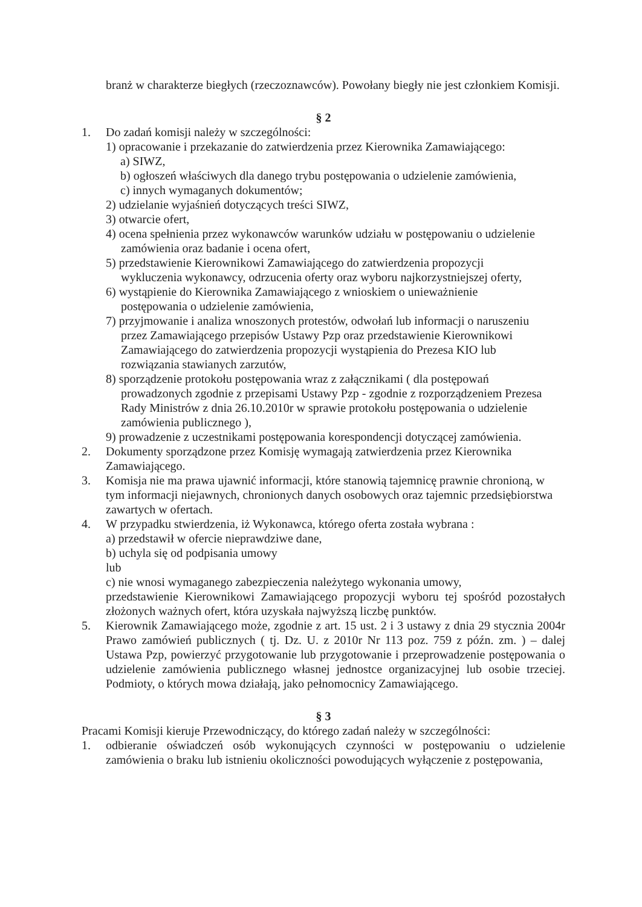branż w charakterze biegłych (rzeczoznawców). Powołany biegły nie jest członkiem Komisji.
§ 2
1. Do zadań komisji należy w szczególności:
1) opracowanie i przekazanie do zatwierdzenia przez Kierownika Zamawiającego:
a) SIWZ,
b) ogłoszeń właściwych dla danego trybu postępowania o udzielenie zamówienia,
c) innych wymaganych dokumentów;
2) udzielanie wyjaśnień dotyczących treści SIWZ,
3) otwarcie ofert,
4) ocena spełnienia przez wykonawców warunków udziału w postępowaniu o udzielenie
zamówienia oraz badanie i ocena ofert,
5) przedstawienie Kierownikowi Zamawiającego do zatwierdzenia propozycji
wykluczenia wykonawcy, odrzucenia oferty oraz wyboru najkorzystniejszej oferty,
6) wystąpienie do Kierownika Zamawiającego z wnioskiem o unieważnienie
postępowania o udzielenie zamówienia,
7) przyjmowanie i analiza wnoszonych protestów, odwołań lub informacji o naruszeniu
przez Zamawiającego przepisów Ustawy Pzp oraz przedstawienie Kierownikowi
Zamawiającego do zatwierdzenia propozycji wystąpienia do Prezesa KIO lub
rozwiązania stawianych zarzutów,
8) sporządzenie protokołu postępowania wraz z załącznikami ( dla postępowań
prowadzonych zgodnie z przepisami Ustawy Pzp - zgodnie z rozporządzeniem Prezesa
Rady Ministrów z dnia 26.10.2010r w sprawie protokołu postępowania o udzielenie
zamówienia publicznego ),
9) prowadzenie z uczestnikami postępowania korespondencji dotyczącej zamówienia.
2. Dokumenty sporządzone przez Komisję wymagają zatwierdzenia przez Kierownika Zamawiającego.
3. Komisja nie ma prawa ujawnić informacji, które stanowią tajemnicę prawnie chronioną, w tym informacji niejawnych, chronionych danych osobowych oraz tajemnic przedsiębiorstwa zawartych w ofertach.
4. W przypadku stwierdzenia, iż Wykonawca, którego oferta została wybrana :
a) przedstawił w ofercie nieprawdziwe dane,
b) uchyla się od podpisania umowy
lub
c) nie wnosi wymaganego zabezpieczenia należytego wykonania umowy,
przedstawienie Kierownikowi Zamawiającego propozycji wyboru tej spośród pozostałych złożonych ważnych ofert, która uzyskała najwyższą liczbę punktów.
5. Kierownik Zamawiającego może, zgodnie z art. 15 ust. 2 i 3 ustawy z dnia 29 stycznia 2004r Prawo zamówień publicznych ( tj. Dz. U. z 2010r Nr 113 poz. 759 z późn. zm. ) – dalej Ustawa Pzp, powierzyć przygotowanie lub przygotowanie i przeprowadzenie postępowania o udzielenie zamówienia publicznego własnej jednostce organizacyjnej lub osobie trzeciej. Podmioty, o których mowa działają, jako pełnomocnicy Zamawiającego.
§ 3
Pracami Komisji kieruje Przewodniczący, do którego zadań należy w szczególności:
1. odbieranie oświadczeń osób wykonujących czynności w postępowaniu o udzielenie zamówienia o braku lub istnieniu okoliczności powodujących wyłączenie z postępowania,